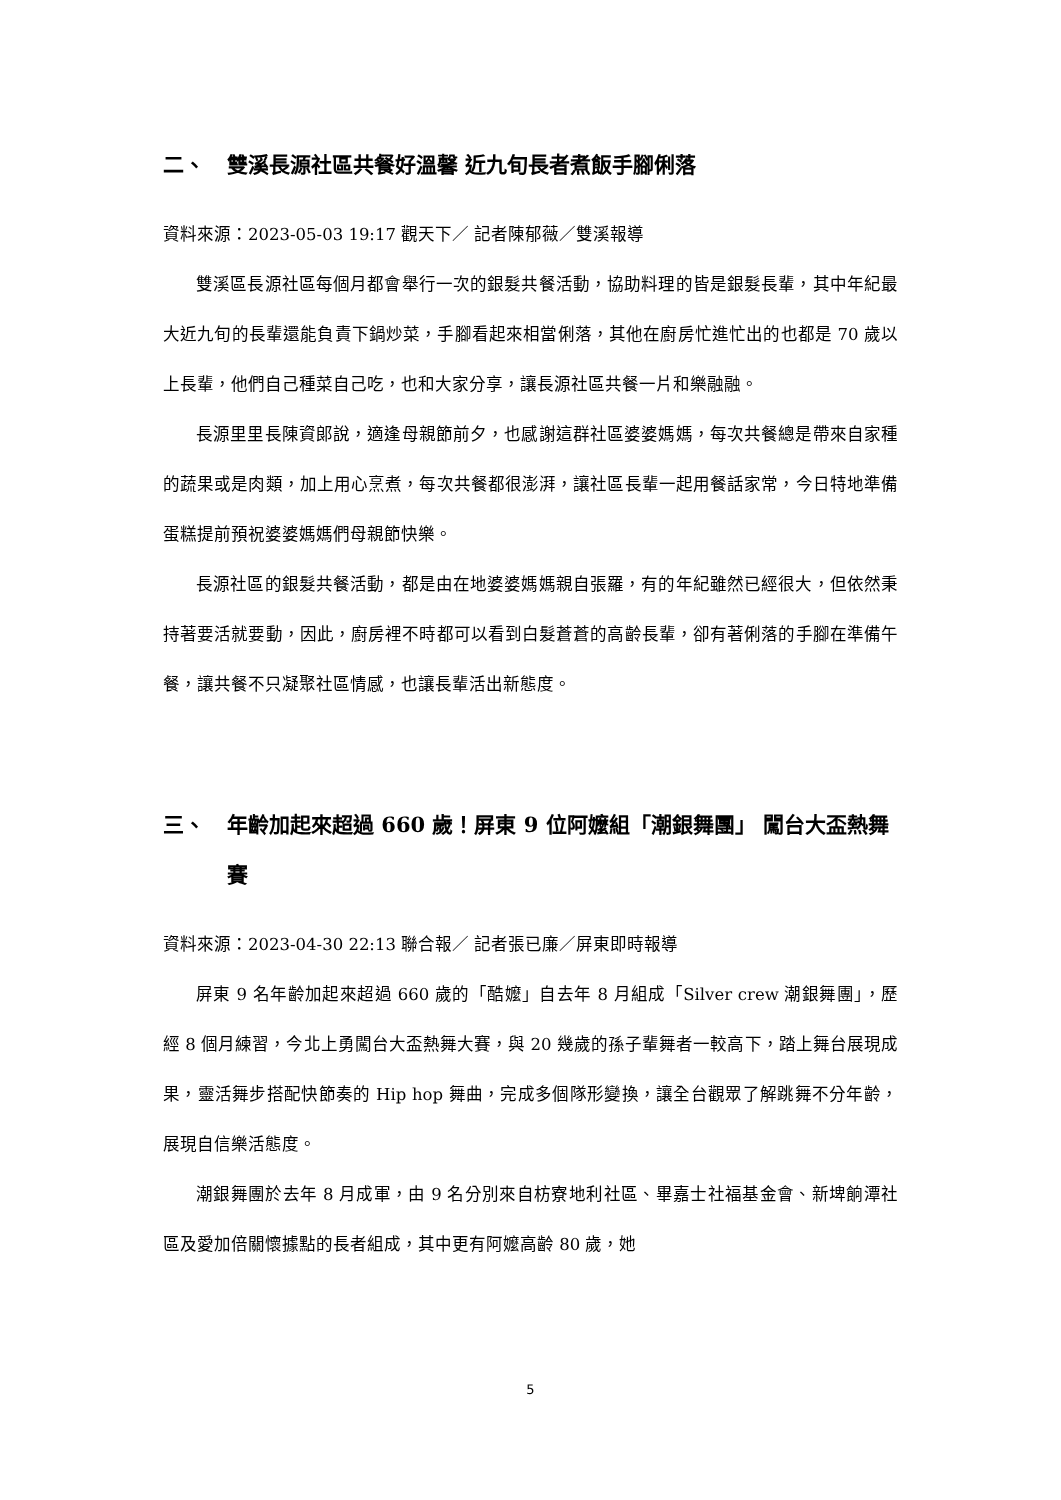二、 雙溪長源社區共餐好溫馨 近九旬長者煮飯手腳俐落
資料來源：2023-05-03 19:17 觀天下／ 記者陳郁薇／雙溪報導
雙溪區長源社區每個月都會舉行一次的銀髮共餐活動，協助料理的皆是銀髮長輩，其中年紀最大近九旬的長輩還能負責下鍋炒菜，手腳看起來相當俐落，其他在廚房忙進忙出的也都是 70 歲以上長輩，他們自己種菜自己吃，也和大家分享，讓長源社區共餐一片和樂融融。
長源里里長陳資郎說，適逢母親節前夕，也感謝這群社區婆婆媽媽，每次共餐總是帶來自家種的蔬果或是肉類，加上用心烹煮，每次共餐都很澎湃，讓社區長輩一起用餐話家常，今日特地準備蛋糕提前預祝婆婆媽媽們母親節快樂。
長源社區的銀髮共餐活動，都是由在地婆婆媽媽親自張羅，有的年紀雖然已經很大，但依然秉持著要活就要動，因此，廚房裡不時都可以看到白髮蒼蒼的高齡長輩，卻有著俐落的手腳在準備午餐，讓共餐不只凝聚社區情感，也讓長輩活出新態度。
三、 年齡加起來超過 660 歲！屏東 9 位阿嬤組「潮銀舞團」 闖台大盃熱舞賽
資料來源：2023-04-30 22:13 聯合報／ 記者張已廉／屏東即時報導
屏東 9 名年齡加起來超過 660 歲的「酷嬤」自去年 8 月組成「Silver crew 潮銀舞團」，歷經 8 個月練習，今北上勇闖台大盃熱舞大賽，與 20 幾歲的孫子輩舞者一較高下，踏上舞台展現成果，靈活舞步搭配快節奏的 Hip hop 舞曲，完成多個隊形變換，讓全台觀眾了解跳舞不分年齡，展現自信樂活態度。
潮銀舞團於去年 8 月成軍，由 9 名分別來自枋寮地利社區、畢嘉士社福基金會、新埤餉潭社區及愛加倍關懷據點的長者組成，其中更有阿嬤高齡 80 歲，她
5